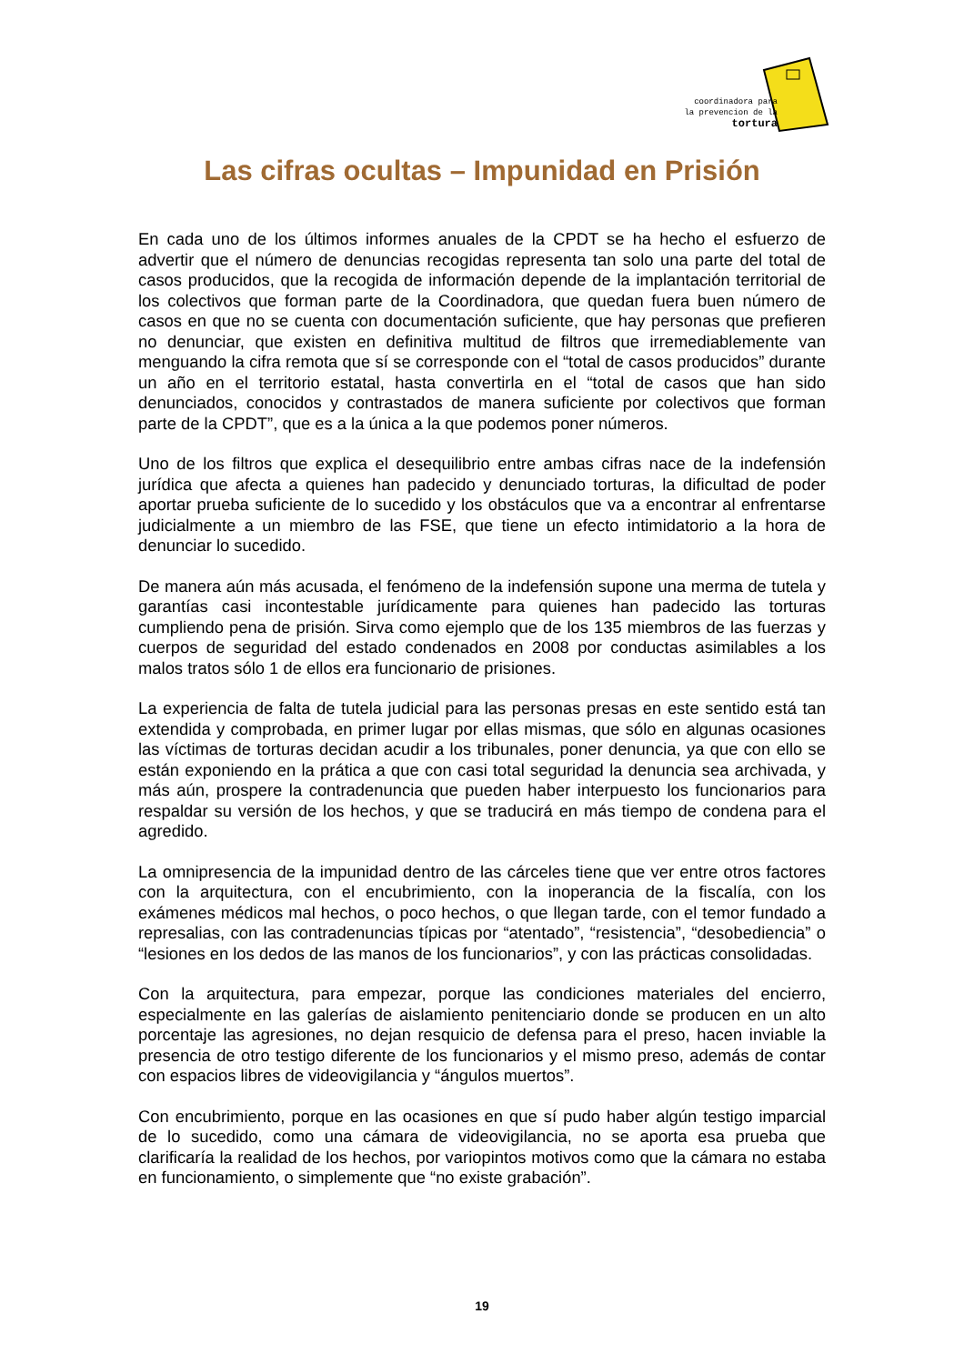coordinadora para
la prevencion de la
tortura
Las cifras ocultas – Impunidad en Prisión
En cada uno de los últimos informes anuales de la CPDT se ha hecho el esfuerzo de advertir que el número de denuncias recogidas representa tan solo una parte del total de casos producidos, que la recogida de información depende de la implantación territorial de los colectivos que forman parte de la Coordinadora, que quedan fuera buen número de casos en que no se cuenta con documentación suficiente, que hay personas que prefieren no denunciar, que existen en definitiva multitud de filtros que irremediablemente van menguando la cifra remota que sí se corresponde con el “total de casos producidos” durante un año en el territorio estatal, hasta convertirla en el “total de casos que han sido denunciados, conocidos y contrastados de manera suficiente por colectivos que forman parte de la CPDT”, que es a la única a la que podemos poner números.
Uno de los filtros que explica el desequilibrio entre ambas cifras nace de la indefensión jurídica que afecta a quienes han padecido y denunciado torturas, la dificultad de poder aportar prueba suficiente de lo sucedido y los obstáculos que va a encontrar al enfrentarse judicialmente a un miembro de las FSE, que tiene un efecto intimidatorio a la hora de denunciar lo sucedido.
De manera aún más acusada, el fenómeno de la indefensión supone una merma de tutela y garantías casi incontestable jurídicamente para quienes han padecido las torturas cumpliendo pena de prisión. Sirva como ejemplo que de los 135 miembros de las fuerzas y cuerpos de seguridad del estado condenados en 2008 por conductas asimilables a los malos tratos sólo 1 de ellos era funcionario de prisiones.
La experiencia de falta de tutela judicial para las personas presas en este sentido está tan extendida y comprobada, en primer lugar por ellas mismas, que sólo en algunas ocasiones las víctimas de torturas decidan acudir a los tribunales, poner denuncia, ya que con ello se están exponiendo en la prática a que con casi total seguridad la denuncia sea archivada, y más aún, prospere la contradenuncia que pueden haber interpuesto los funcionarios para respaldar su versión de los hechos, y que se traducirá en más tiempo de condena para el agredido.
La omnipresencia de la impunidad dentro de las cárceles tiene que ver entre otros factores con la arquitectura, con el encubrimiento, con la inoperancia de la fiscalía, con los exámenes médicos mal hechos, o poco hechos, o que llegan tarde, con el temor fundado a represalias, con las contradenuncias típicas por “atentado”, “resistencia”, “desobediencia” o “lesiones en los dedos de las manos de los funcionarios”, y con las prácticas consolidadas.
Con la arquitectura, para empezar, porque las condiciones materiales del encierro, especialmente en las galerías de aislamiento penitenciario donde se producen en un alto porcentaje las agresiones, no dejan resquicio de defensa para el preso, hacen inviable la presencia de otro testigo diferente de los funcionarios y el mismo preso, además de contar con espacios libres de videovigilancia y “ángulos muertos”.
Con encubrimiento, porque en las ocasiones en que sí pudo haber algún testigo imparcial de lo sucedido, como una cámara de videovigilancia, no se aporta esa prueba que clarificaría la realidad de los hechos, por variopintos motivos como que la cámara no estaba en funcionamiento, o simplemente que “no existe grabación”.
19